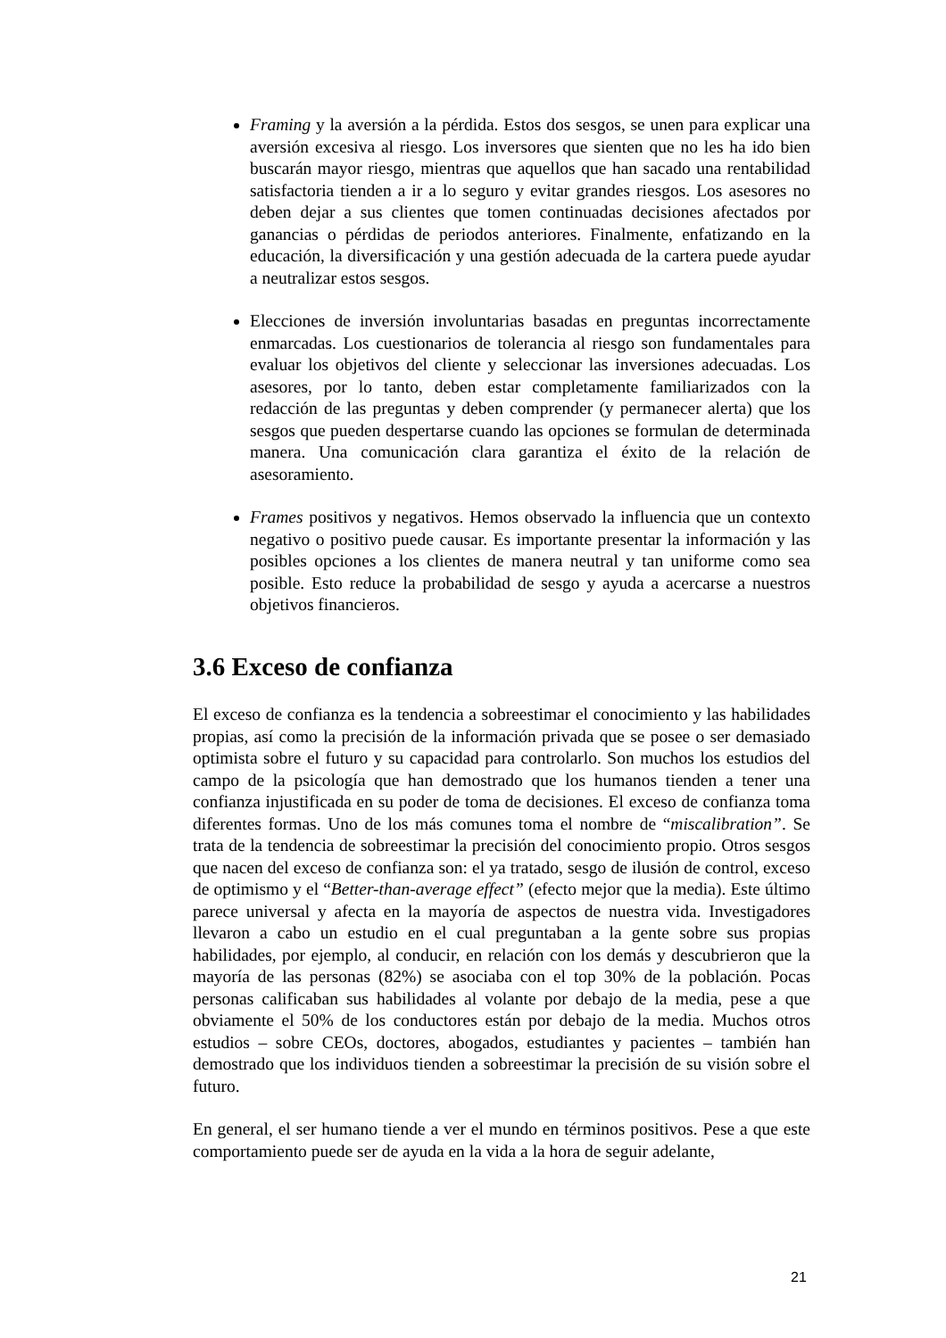Framing y la aversión a la pérdida. Estos dos sesgos, se unen para explicar una aversión excesiva al riesgo. Los inversores que sienten que no les ha ido bien buscarán mayor riesgo, mientras que aquellos que han sacado una rentabilidad satisfactoria tienden a ir a lo seguro y evitar grandes riesgos. Los asesores no deben dejar a sus clientes que tomen continuadas decisiones afectados por ganancias o pérdidas de periodos anteriores. Finalmente, enfatizando en la educación, la diversificación y una gestión adecuada de la cartera puede ayudar a neutralizar estos sesgos.
Elecciones de inversión involuntarias basadas en preguntas incorrectamente enmarcadas. Los cuestionarios de tolerancia al riesgo son fundamentales para evaluar los objetivos del cliente y seleccionar las inversiones adecuadas. Los asesores, por lo tanto, deben estar completamente familiarizados con la redacción de las preguntas y deben comprender (y permanecer alerta) que los sesgos que pueden despertarse cuando las opciones se formulan de determinada manera. Una comunicación clara garantiza el éxito de la relación de asesoramiento.
Frames positivos y negativos. Hemos observado la influencia que un contexto negativo o positivo puede causar. Es importante presentar la información y las posibles opciones a los clientes de manera neutral y tan uniforme como sea posible. Esto reduce la probabilidad de sesgo y ayuda a acercarse a nuestros objetivos financieros.
3.6 Exceso de confianza
El exceso de confianza es la tendencia a sobreestimar el conocimiento y las habilidades propias, así como la precisión de la información privada que se posee o ser demasiado optimista sobre el futuro y su capacidad para controlarlo. Son muchos los estudios del campo de la psicología que han demostrado que los humanos tienden a tener una confianza injustificada en su poder de toma de decisiones. El exceso de confianza toma diferentes formas. Uno de los más comunes toma el nombre de “miscalibration”. Se trata de la tendencia de sobreestimar la precisión del conocimiento propio. Otros sesgos que nacen del exceso de confianza son: el ya tratado, sesgo de ilusión de control, exceso de optimismo y el “Better-than-average effect” (efecto mejor que la media). Este último parece universal y afecta en la mayoría de aspectos de nuestra vida. Investigadores llevaron a cabo un estudio en el cual preguntaban a la gente sobre sus propias habilidades, por ejemplo, al conducir, en relación con los demás y descubrieron que la mayoría de las personas (82%) se asociaba con el top 30% de la población. Pocas personas calificaban sus habilidades al volante por debajo de la media, pese a que obviamente el 50% de los conductores están por debajo de la media. Muchos otros estudios – sobre CEOs, doctores, abogados, estudiantes y pacientes – también han demostrado que los individuos tienden a sobreestimar la precisión de su visión sobre el futuro.
En general, el ser humano tiende a ver el mundo en términos positivos. Pese a que este comportamiento puede ser de ayuda en la vida a la hora de seguir adelante,
21